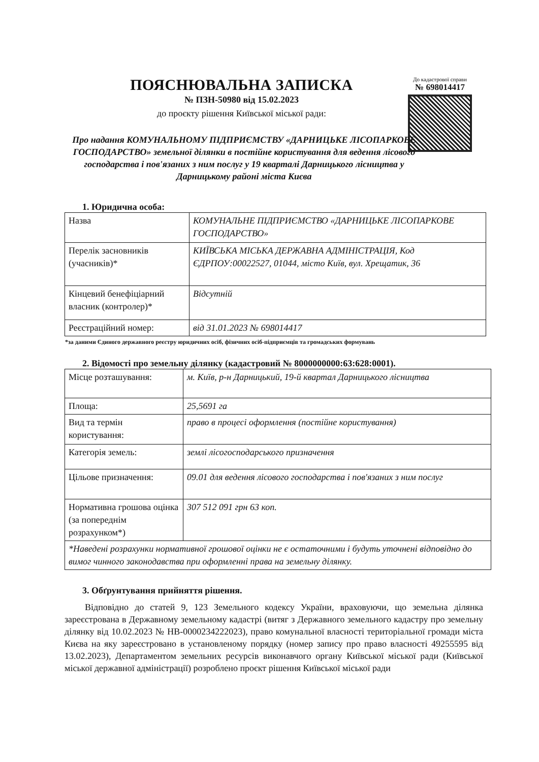ПОЯСНЮВАЛЬНА ЗАПИСКА
№ ПЗН-50980 від 15.02.2023
до проєкту рішення Київської міської ради:
До кадастрової справи
№ 698014417
Про надання КОМУНАЛЬНОМУ ПІДПРИЄМСТВУ «ДАРНИЦЬКЕ ЛІСОПАРКОВЕ ГОСПОДАРСТВО» земельної ділянки в постійне користування для ведення лісового господарства і пов'язаних з ним послуг у 19 кварталі Дарницького лісництва у Дарницькому районі міста Києва
1. Юридична особа:
| Назва | КОМУНАЛЬНЕ ПІДПРИЄМСТВО «ДАРНИЦЬКЕ ЛІСОПАРКОВЕ ГОСПОДАРСТВО» |
| Перелік засновників (учасників)* | КИЇВСЬКА МІСЬКА ДЕРЖАВНА АДМІНІСТРАЦІЯ, Код ЄДРПОУ:00022527, 01044, місто Київ, вул. Хрещатик, 36 |
| Кінцевий бенефіціарний власник (контролер)* | Відсутній |
| Реєстраційний номер: | від 31.01.2023 № 698014417 |
*за даними Єдиного державного реєстру юридичних осіб, фізичних осіб-підприємців та громадських формувань
2. Відомості про земельну ділянку (кадастровий № 8000000000:63:628:0001).
| Місце розташування: | м. Київ, р-н Дарницький, 19-й квартал Дарницького лісництва |
| Площа: | 25,5691 га |
| Вид та термін користування: | право в процесі оформлення (постійне користування) |
| Категорія земель: | землі лісогосподарського призначення |
| Цільове призначення: | 09.01 для ведення лісового господарства і пов'язаних з ним послуг |
| Нормативна грошова оцінка (за попереднім розрахунком*) | 307 512 091 грн 63 коп. |
| *Наведені розрахунки нормативної грошової оцінки не є остаточними і будуть уточнені відповідно до вимог чинного законодавства при оформленні права на земельну ділянку. | |
3. Обґрунтування прийняття рішення.
Відповідно до статей 9, 123 Земельного кодексу України, враховуючи, що земельна ділянка зареєстрована в Державному земельному кадастрі (витяг з Державного земельного кадастру про земельну ділянку від 10.02.2023 № НВ-0000234222023), право комунальної власності територіальної громади міста Києва на яку зареєстровано в установленому порядку (номер запису про право власності 49255595 від 13.02.2023), Департаментом земельних ресурсів виконавчого органу Київської міської ради (Київської міської державної адміністрації) розроблено проєкт рішення Київської міської ради